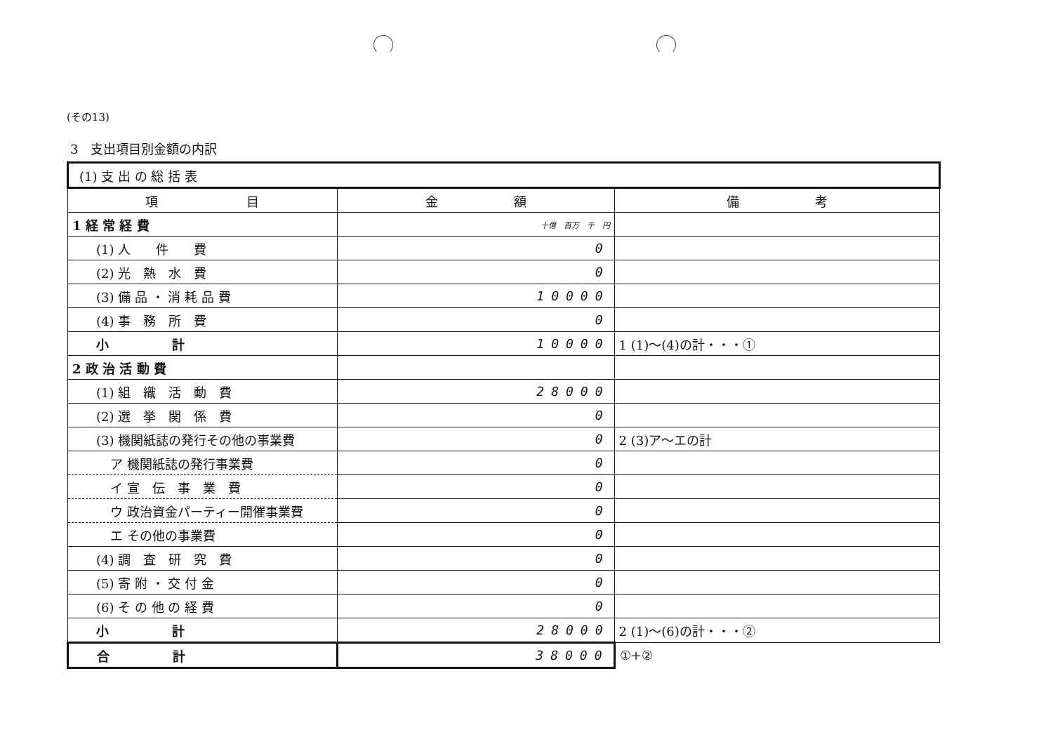(その13)
3　支出項目別金額の内訳
| (1) 支 出 の 総 括 表 | | |
| 項 目 | 金 額 | 備 考 |
| 1 経 常 経 費 | 十億 百万 千 円 | |
| (1) 人 件 費 | 0 | |
| (2) 光 熱 水 費 | 0 | |
| (3) 備 品 ・ 消 耗 品 費 | 10000 | |
| (4) 事 務 所 費 | 0 | |
| 小 計 | 10000 | 1 (1)～(4)の計・・・① |
| 2 政 治 活 動 費 | | |
| (1) 組 織 活 動 費 | 28000 | |
| (2) 選 挙 関 係 費 | 0 | |
| (3) 機関紙誌の発行その他の事業費 | 0 | 2 (3)ア～エの計 |
| ア 機関紙誌の発行事業費 | 0 | |
| イ 宣 伝 事 業 費 | 0 | |
| ウ 政治資金パーティー開催事業費 | 0 | |
| エ その他の事業費 | 0 | |
| (4) 調 査 研 究 費 | 0 | |
| (5) 寄 附 ・ 交 付 金 | 0 | |
| (6) そ の 他 の 経 費 | 0 | |
| 小 計 | 28000 | 2 (1)～(6)の計・・・② |
| 合 計 | 38000 | ①+② |